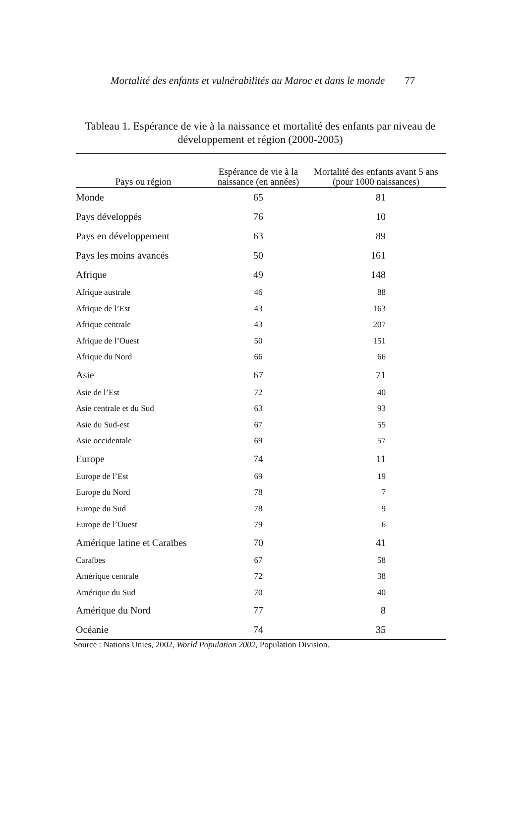Mortalité des enfants et vulnérabilités au Maroc et dans le monde 77
Tableau 1. Espérance de vie à la naissance et mortalité des enfants par niveau de développement et région (2000-2005)
| Pays ou région | Espérance de vie à la naissance (en années) | Mortalité des enfants avant 5 ans (pour 1000 naissances) |
| --- | --- | --- |
| Monde | 65 | 81 |
| Pays développés | 76 | 10 |
| Pays en développement | 63 | 89 |
| Pays les moins avancés | 50 | 161 |
| Afrique | 49 | 148 |
| Afrique australe | 46 | 88 |
| Afrique de l’Est | 43 | 163 |
| Afrique centrale | 43 | 207 |
| Afrique de l’Ouest | 50 | 151 |
| Afrique du Nord | 66 | 66 |
| Asie | 67 | 71 |
| Asie de l’Est | 72 | 40 |
| Asie centrale et du Sud | 63 | 93 |
| Asie du Sud-est | 67 | 55 |
| Asie occidentale | 69 | 57 |
| Europe | 74 | 11 |
| Europe de l’Est | 69 | 19 |
| Europe du Nord | 78 | 7 |
| Europe du Sud | 78 | 9 |
| Europe de l’Ouest | 79 | 6 |
| Amérique latine et Caraïbes | 70 | 41 |
| Caraïbes | 67 | 58 |
| Amérique centrale | 72 | 38 |
| Amérique du Sud | 70 | 40 |
| Amérique du Nord | 77 | 8 |
| Océanie | 74 | 35 |
Source : Nations Unies, 2002, World Population 2002, Population Division.